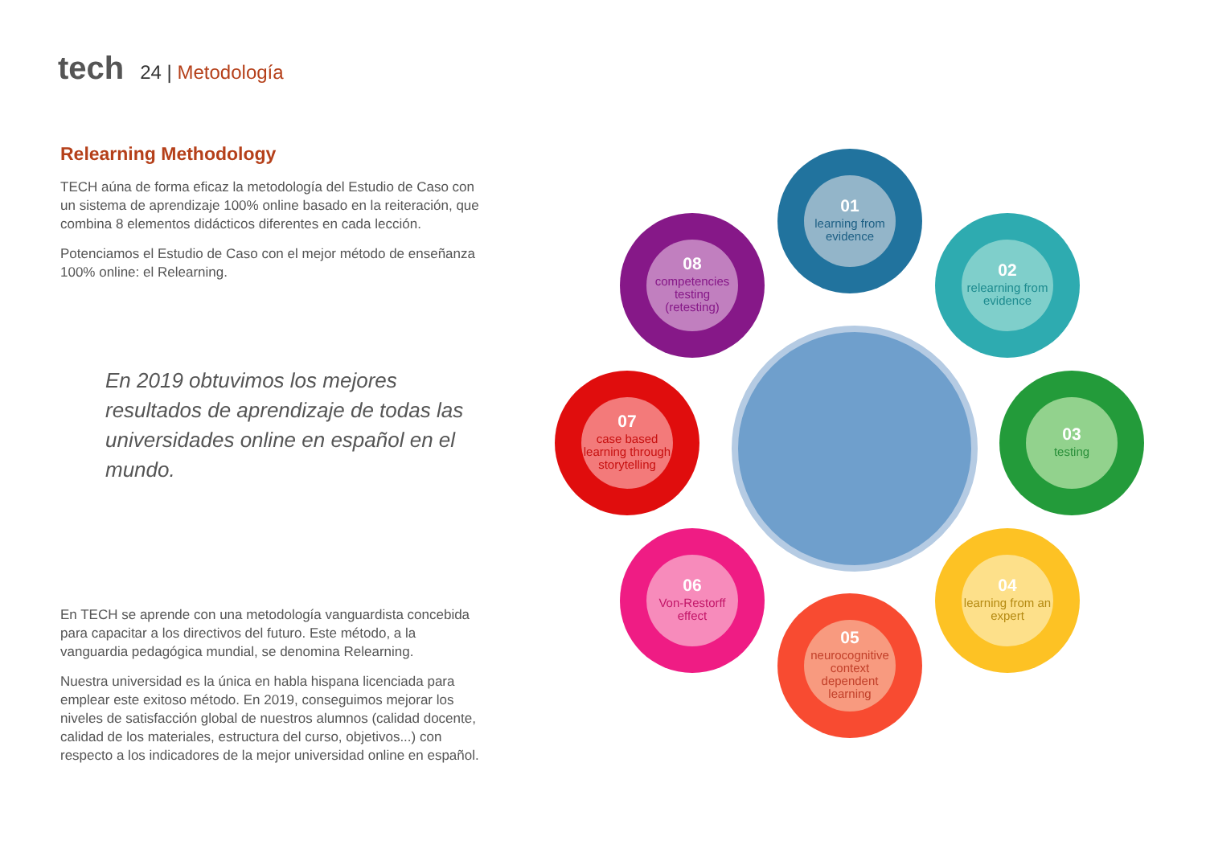tech
24 | Metodología
Relearning Methodology
TECH aúna de forma eficaz la metodología del Estudio de Caso con un sistema de aprendizaje 100% online basado en la reiteración, que combina 8 elementos didácticos diferentes en cada lección.
Potenciamos el Estudio de Caso con el mejor método de enseñanza 100% online: el Relearning.
En 2019 obtuvimos los mejores resultados de aprendizaje de todas las universidades online en español en el mundo.
En TECH se aprende con una metodología vanguardista concebida para capacitar a los directivos del futuro. Este método, a la vanguardia pedagógica mundial, se denomina Relearning.
Nuestra universidad es la única en habla hispana licenciada para emplear este exitoso método. En 2019, conseguimos mejorar los niveles de satisfacción global de nuestros alumnos (calidad docente, calidad de los materiales, estructura del curso, objetivos...) con respecto a los indicadores de la mejor universidad online en español.
01
learning from evidence
02
relearning from evidence
03
testing
04
learning from an expert
05
neurocognitive context dependent learning
06
Von-Restorff effect
07
case based learning through storytelling
08
competencies testing (retesting)